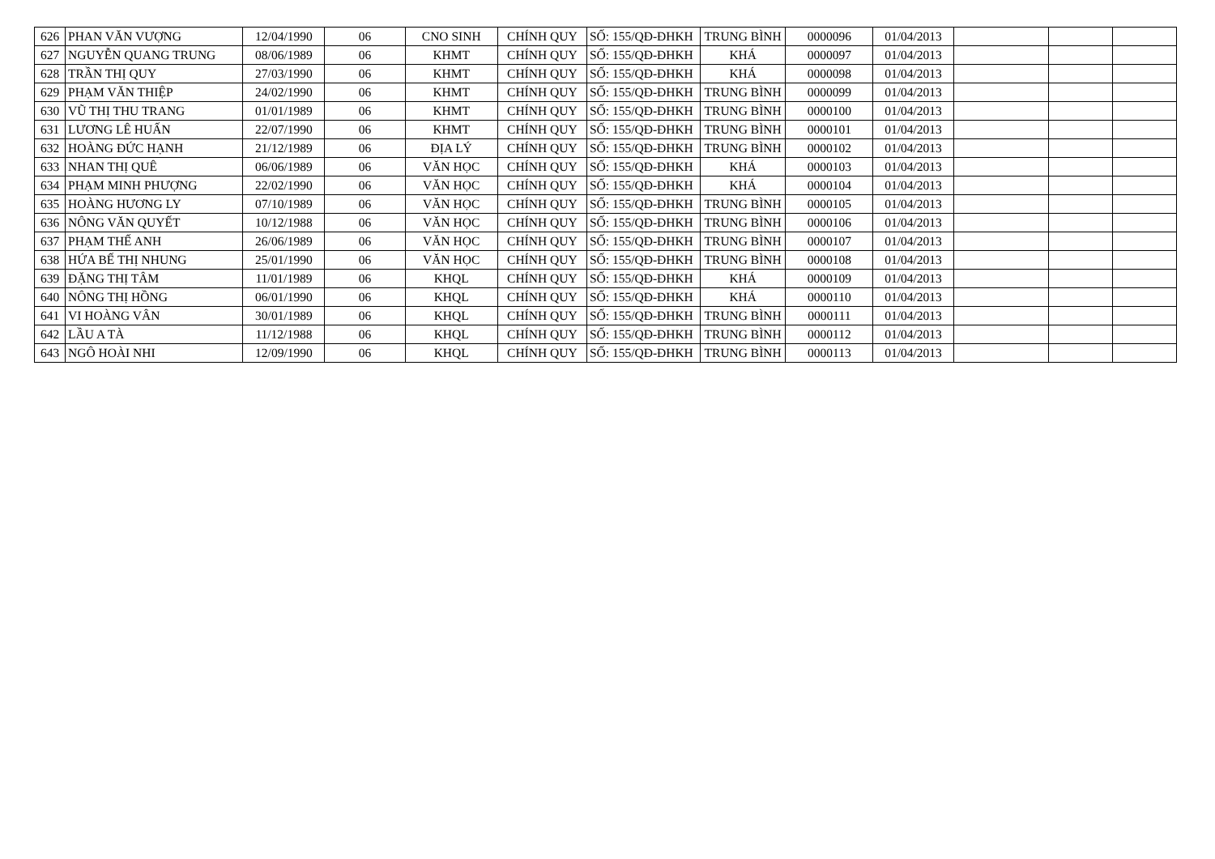| 626 | PHAN VĂN VƯỢNG | 12/04/1990 | 06 | CNO SINH | CHÍNH QUY | SỐ: 155/QĐ-ĐHKH | TRUNG BÌNH | 0000096 | 01/04/2013 | | | |
| 627 | NGUYỄN QUANG TRUNG | 08/06/1989 | 06 | KHMT | CHÍNH QUY | SỐ: 155/QĐ-ĐHKH | KHÁ | 0000097 | 01/04/2013 | | | |
| 628 | TRẦN THỊ QUY | 27/03/1990 | 06 | KHMT | CHÍNH QUY | SỐ: 155/QĐ-ĐHKH | KHÁ | 0000098 | 01/04/2013 | | | |
| 629 | PHẠM VĂN THIỆP | 24/02/1990 | 06 | KHMT | CHÍNH QUY | SỐ: 155/QĐ-ĐHKH | TRUNG BÌNH | 0000099 | 01/04/2013 | | | |
| 630 | VŨ THỊ THU TRANG | 01/01/1989 | 06 | KHMT | CHÍNH QUY | SỐ: 155/QĐ-ĐHKH | TRUNG BÌNH | 0000100 | 01/04/2013 | | | |
| 631 | LƯƠNG LÊ HUẤN | 22/07/1990 | 06 | KHMT | CHÍNH QUY | SỐ: 155/QĐ-ĐHKH | TRUNG BÌNH | 0000101 | 01/04/2013 | | | |
| 632 | HOÀNG ĐỨC HẠNH | 21/12/1989 | 06 | ĐỊA LÝ | CHÍNH QUY | SỐ: 155/QĐ-ĐHKH | TRUNG BÌNH | 0000102 | 01/04/2013 | | | |
| 633 | NHAN THỊ QUÊ | 06/06/1989 | 06 | VĂN HỌC | CHÍNH QUY | SỐ: 155/QĐ-ĐHKH | KHÁ | 0000103 | 01/04/2013 | | | |
| 634 | PHẠM MINH PHƯỢNG | 22/02/1990 | 06 | VĂN HỌC | CHÍNH QUY | SỐ: 155/QĐ-ĐHKH | KHÁ | 0000104 | 01/04/2013 | | | |
| 635 | HOÀNG HƯƠNG LY | 07/10/1989 | 06 | VĂN HỌC | CHÍNH QUY | SỐ: 155/QĐ-ĐHKH | TRUNG BÌNH | 0000105 | 01/04/2013 | | | |
| 636 | NÔNG VĂN QUYẾT | 10/12/1988 | 06 | VĂN HỌC | CHÍNH QUY | SỐ: 155/QĐ-ĐHKH | TRUNG BÌNH | 0000106 | 01/04/2013 | | | |
| 637 | PHẠM THẾ ANH | 26/06/1989 | 06 | VĂN HỌC | CHÍNH QUY | SỐ: 155/QĐ-ĐHKH | TRUNG BÌNH | 0000107 | 01/04/2013 | | | |
| 638 | HỨA BẾ THỊ NHUNG | 25/01/1990 | 06 | VĂN HỌC | CHÍNH QUY | SỐ: 155/QĐ-ĐHKH | TRUNG BÌNH | 0000108 | 01/04/2013 | | | |
| 639 | ĐẶNG THỊ TÂM | 11/01/1989 | 06 | KHQL | CHÍNH QUY | SỐ: 155/QĐ-ĐHKH | KHÁ | 0000109 | 01/04/2013 | | | |
| 640 | NÔNG THỊ HỒNG | 06/01/1990 | 06 | KHQL | CHÍNH QUY | SỐ: 155/QĐ-ĐHKH | KHÁ | 0000110 | 01/04/2013 | | | |
| 641 | VI HOÀNG VÂN | 30/01/1989 | 06 | KHQL | CHÍNH QUY | SỐ: 155/QĐ-ĐHKH | TRUNG BÌNH | 0000111 | 01/04/2013 | | | |
| 642 | LẦU A TÀ | 11/12/1988 | 06 | KHQL | CHÍNH QUY | SỐ: 155/QĐ-ĐHKH | TRUNG BÌNH | 0000112 | 01/04/2013 | | | |
| 643 | NGÔ HOÀI NHI | 12/09/1990 | 06 | KHQL | CHÍNH QUY | SỐ: 155/QĐ-ĐHKH | TRUNG BÌNH | 0000113 | 01/04/2013 | | | |